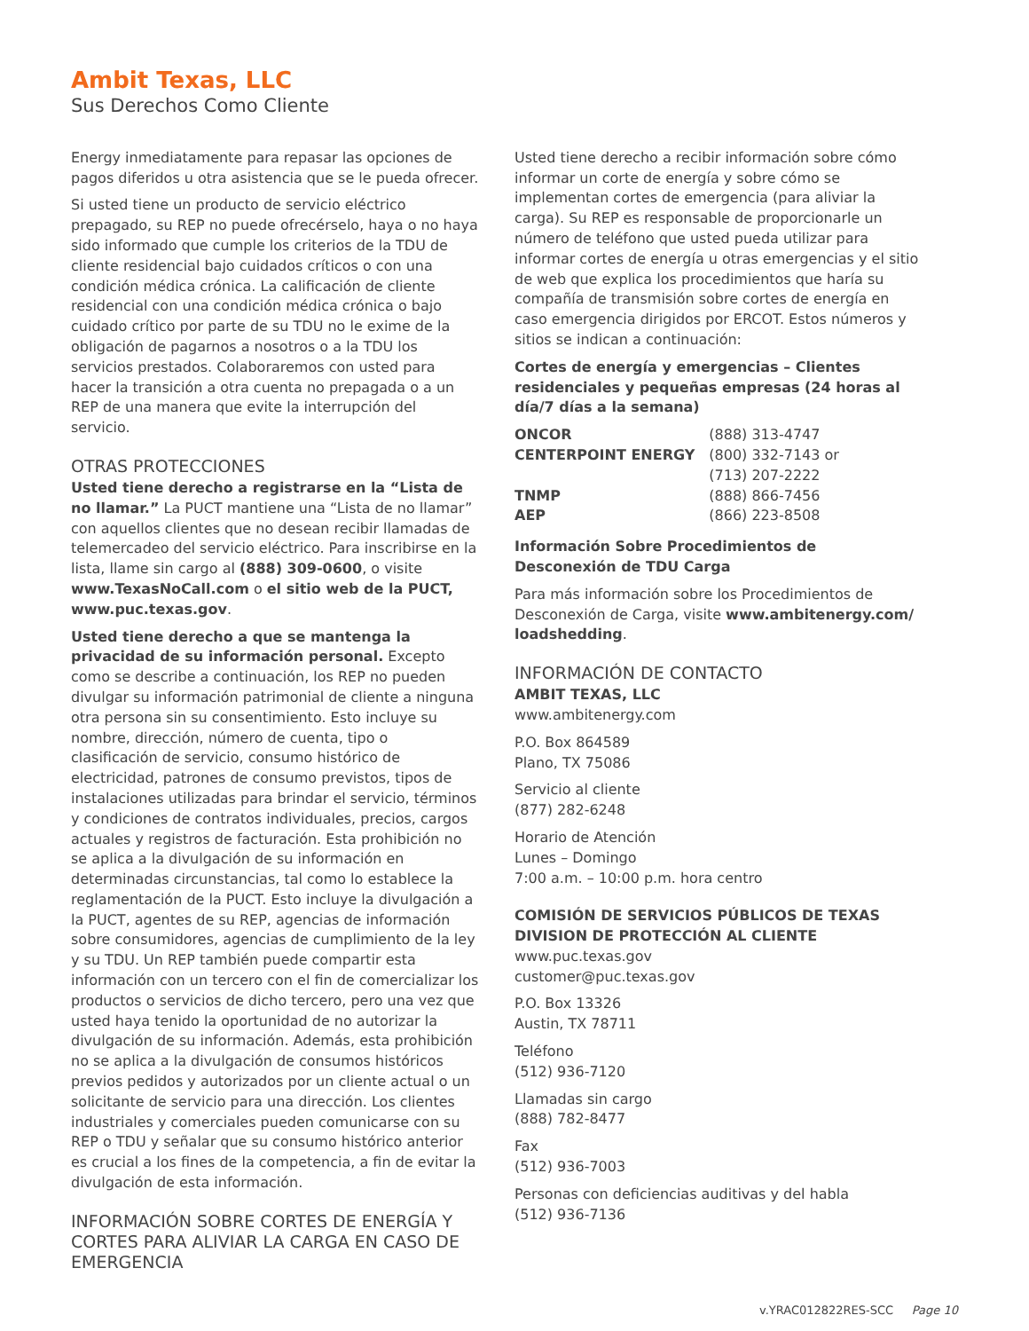Ambit Texas, LLC
Sus Derechos Como Cliente
Energy inmediatamente para repasar las opciones de pagos diferidos u otra asistencia que se le pueda ofrecer.
Si usted tiene un producto de servicio eléctrico prepagado, su REP no puede ofrecérselo, haya o no haya sido informado que cumple los criterios de la TDU de cliente residencial bajo cuidados críticos o con una condición médica crónica. La calificación de cliente residencial con una condición médica crónica o bajo cuidado crítico por parte de su TDU no le exime de la obligación de pagarnos a nosotros o a la TDU los servicios prestados. Colaboraremos con usted para hacer la transición a otra cuenta no prepagada o a un REP de una manera que evite la interrupción del servicio.
OTRAS PROTECCIONES
Usted tiene derecho a registrarse en la “Lista de no llamar.” La PUCT mantiene una “Lista de no llamar” con aquellos clientes que no desean recibir llamadas de telemercadeo del servicio eléctrico. Para inscribirse en la lista, llame sin cargo al (888) 309-0600, o visite www.TexasNoCall.com o el sitio web de la PUCT, www.puc.texas.gov.
Usted tiene derecho a que se mantenga la privacidad de su información personal. Excepto como se describe a continuación, los REP no pueden divulgar su información patrimonial de cliente a ninguna otra persona sin su consentimiento. Esto incluye su nombre, dirección, número de cuenta, tipo o clasificación de servicio, consumo histórico de electricidad, patrones de consumo previstos, tipos de instalaciones utilizadas para brindar el servicio, términos y condiciones de contratos individuales, precios, cargos actuales y registros de facturación. Esta prohibición no se aplica a la divulgación de su información en determinadas circunstancias, tal como lo establece la reglamentación de la PUCT. Esto incluye la divulgación a la PUCT, agentes de su REP, agencias de información sobre consumidores, agencias de cumplimiento de la ley y su TDU. Un REP también puede compartir esta información con un tercero con el fin de comercializar los productos o servicios de dicho tercero, pero una vez que usted haya tenido la oportunidad de no autorizar la divulgación de su información. Además, esta prohibición no se aplica a la divulgación de consumos históricos previos pedidos y autorizados por un cliente actual o un solicitante de servicio para una dirección. Los clientes industriales y comerciales pueden comunicarse con su REP o TDU y señalar que su consumo histórico anterior es crucial a los fines de la competencia, a fin de evitar la divulgación de esta información.
INFORMACIÓN SOBRE CORTES DE ENERGÍA Y CORTES PARA ALIVIAR LA CARGA EN CASO DE EMERGENCIA
Usted tiene derecho a recibir información sobre cómo informar un corte de energía y sobre cómo se implementan cortes de emergencia (para aliviar la carga). Su REP es responsable de proporcionarle un número de teléfono que usted pueda utilizar para informar cortes de energía u otras emergencias y el sitio de web que explica los procedimientos que haría su compañía de transmisión sobre cortes de energía en caso emergencia dirigidos por ERCOT. Estos números y sitios se indican a continuación:
Cortes de energía y emergencias – Clientes residenciales y pequeñas empresas (24 horas al día/7 días a la semana)
| ONCOR | (888) 313-4747 |
| CENTERPOINT ENERGY | (800) 332-7143 or (713) 207-2222 |
| TNMP | (888) 866-7456 |
| AEP | (866) 223-8508 |
Información Sobre Procedimientos de Desconexión de TDU Carga
Para más información sobre los Procedimientos de Desconexión de Carga, visite www.ambitenergy.com/ loadshedding.
INFORMACIÓN DE CONTACTO
AMBIT TEXAS, LLC
www.ambitenergy.com
P.O. Box 864589
Plano, TX 75086
Servicio al cliente
(877) 282-6248
Horario de Atención
Lunes – Domingo
7:00 a.m. – 10:00 p.m. hora centro
COMISIÓN DE SERVICIOS PÚBLICOS DE TEXAS DIVISION DE PROTECCIÓN AL CLIENTE
www.puc.texas.gov
customer@puc.texas.gov
P.O. Box 13326
Austin, TX 78711
Teléfono
(512) 936-7120
Llamadas sin cargo
(888) 782-8477
Fax
(512) 936-7003
Personas con deficiencias auditivas y del habla
(512) 936-7136
v.YRAC012822RES-SCC Page 10